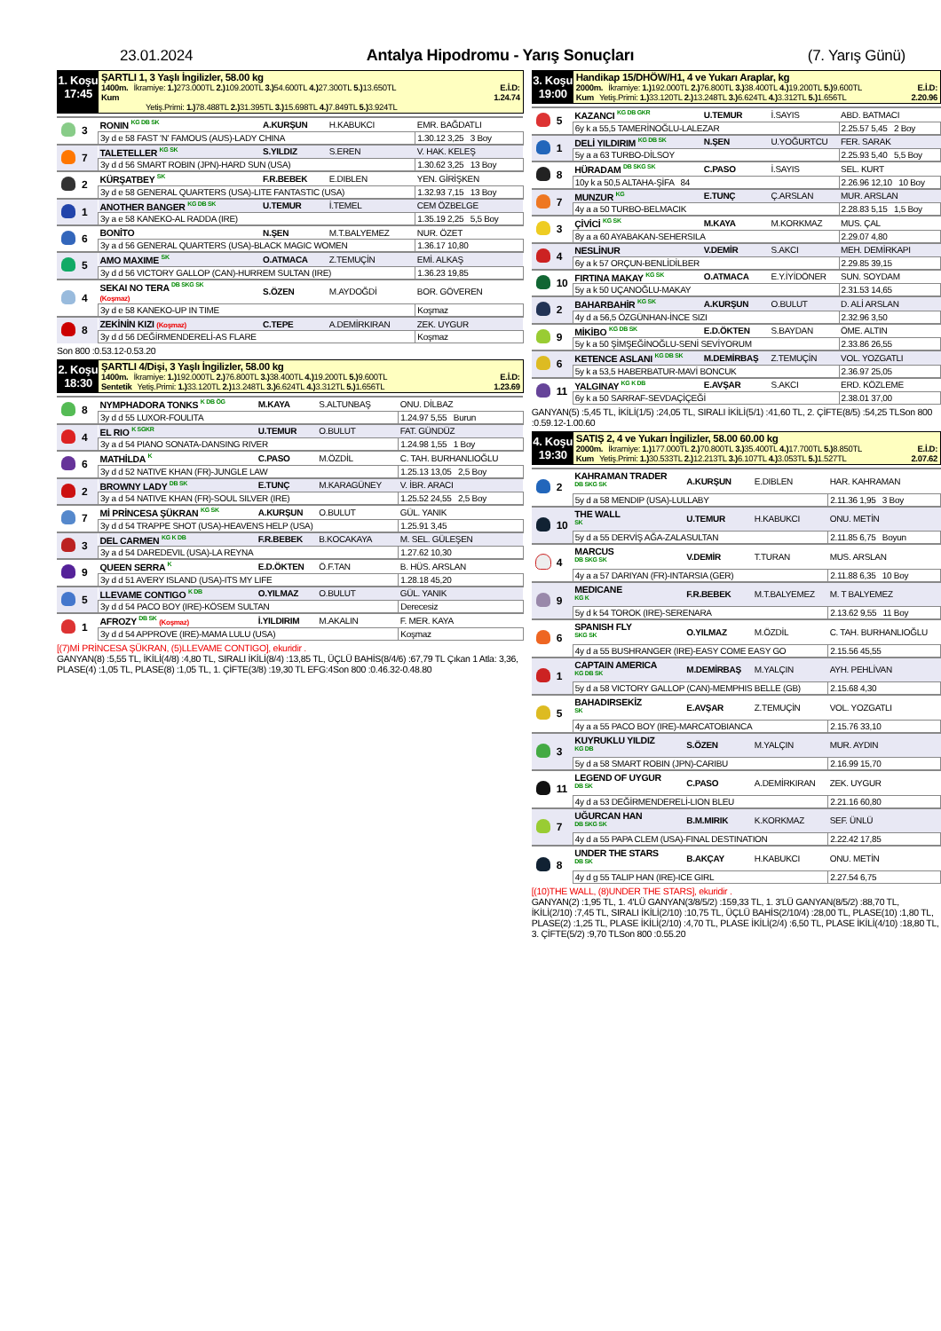23.01.2024
Antalya Hipodromu - Yarış Sonuçları
(7. Yarış Günü)
1. Koşu
17:45
ŞARTLI 1, 3 Yaşlı İngilizler, 58.00 kg
1400m. İkramiye: 1.) 273.000TL 2.) 109.200TL 3.) 54.600TL 4.) 27.300TL 5.) 13.650TL E.İ.D:
Kum 1.24.74
Yetiş.Primi: 1.) 78.488TL 2.) 31.395TL 3.) 15.698TL 4.) 7.849TL 5.) 3.924TL
| | 3 | RONIN <sup>KG DB SK</sup> | A.KURŞUN | H.KABUKCI | EMR. BAĞDATLI |
| | | 3y d e 58 FAST 'N' FAMOUS (AUS)-LADY CHINA | | | 1.30.12 3,25 3 Boy |
| | 7 | TALETELLER <sup>KG SK</sup> | S.YILDIZ | S.EREN | V. HAK. KELEŞ |
| | | 3y d d 56 SMART ROBIN (JPN)-HARD SUN (USA) | | | 1.30.62 3,25 13 Boy |
| | 2 | KÜRŞATBEY <sup>SK</sup> | F.R.BEBEK | E.DIBLEN | YEN. GİRİŞKEN |
| | | 3y d e 58 GENERAL QUARTERS (USA)-LITE FANTASTIC (USA) | | | 1.32.93 7,15 13 Boy |
| | 1 | ANOTHER BANGER <sup>KG DB SK</sup> | U.TEMUR | İ.TEMEL | CEM ÖZBELGE |
| | | 3y a e 58 KANEKO-AL RADDA (IRE) | | | 1.35.19 2,25 5,5 Boy |
| | 6 | BONİTO | N.ŞEN | M.T.BALYEMEZ | NUR. ÖZET |
| | | 3y a d 56 GENERAL QUARTERS (USA)-BLACK MAGIC WOMEN | | | 1.36.17 10,80 |
| | 5 | AMO MAXIME <sup>SK</sup> | O.ATMACA | Z.TEMUÇİN | EMİ. ALKAŞ |
| | | 3y d d 56 VICTORY GALLOP (CAN)-HURREM SULTAN (IRE) | | | 1.36.23 19,85 |
| | 4 | SEKAI NO TERA <sup>DB SKG SK</sup> (Koşmaz) | S.ÖZEN | M.AYDOĞDİ | BOR. GÖVEREN |
| | | 3y d e 58 KANEKO-UP IN TIME | | | Koşmaz |
| | 8 | ZEKİNİN KIZI (Koşmaz) | C.TEPE | A.DEMİRKIRAN | ZEK. UYGUR |
| | | 3y d d 56 DEĞİRMENDERELİ-AS FLARE | | | Koşmaz |
Son 800 :0.53.12-0.53.20
2. Koşu
18:30
ŞARTLI 4/Dişi, 3 Yaşlı İngilizler, 58.00 kg
1400m. İkramiye: 1.) 192.000TL 2.) 76.800TL 3.) 38.400TL 4.) 19.200TL 5.) 9.600TL E.İ.D:
Sentetik Yetiş.Primi: 1.) 33.120TL 2.) 13.248TL 3.) 6.624TL 4.) 3.312TL 5.) 1.656TL 1.23.69
| | 8 | NYMPHADORA TONKS <sup>K DB ÖG</sup> | M.KAYA | S.ALTUNBAŞ | ONU. DİLBAZ |
| | | 3y d d 55 LUXOR-FOULITA | | | 1.24.97 5,55 Burun |
| | 4 | EL RIO <sup>K SGKR</sup> | U.TEMUR | O.BULUT | FAT. GÜNDÜZ |
| | | 3y a d 54 PIANO SONATA-DANSING RIVER | | | 1.24.98 1,55 1 Boy |
| | 6 | MATHİLDA <sup>K</sup> | C.PASO | M.ÖZDİL | C. TAH. BURHANLIOĞLU |
| | | 3y d d 52 NATIVE KHAN (FR)-JUNGLE LAW | | | 1.25.13 13,05 2,5 Boy |
| | 2 | BROWNY LADY <sup>DB SK</sup> | E.TUNÇ | M.KARAGÜNEY | V. İBR. ARACI |
| | | 3y a d 54 NATIVE KHAN (FR)-SOUL SILVER (IRE) | | | 1.25.52 24,55 2,5 Boy |
| | 7 | Mİ PRİNCESA ŞÜKRAN <sup>KG SK</sup> | A.KURŞUN | O.BULUT | GÜL. YANIK |
| | | 3y d d 54 TRAPPE SHOT (USA)-HEAVENS HELP (USA) | | | 1.25.91 3,45 |
| | 3 | DEL CARMEN <sup>KG K DB</sup> | F.R.BEBEK | B.KOCAKAYA | M. SEL. GÜLEŞEN |
| | | 3y a d 54 DAREDEVIL (USA)-LA REYNA | | | 1.27.62 10,30 |
| | 9 | QUEEN SERRA <sup>K</sup> | E.D.ÖKTEN | Ö.F.TAN | B. HÜS. ARSLAN |
| | | 3y d d 51 AVERY ISLAND (USA)-ITS MY LIFE | | | 1.28.18 45,20 |
| | 5 | LLEVAME CONTIGO <sup>K DB</sup> | O.YILMAZ | O.BULUT | GÜL. YANIK |
| | | 3y d d 54 PACO BOY (IRE)-KÖSEM SULTAN | | | Derecesiz |
| | 1 | AFROZY <sup>DB SK</sup> (Koşmaz) | İ.YILDIRIM | M.AKALIN | F. MER. KAYA |
| | | 3y d d 54 APPROVE (IRE)-MAMA LULU (USA) | | | Koşmaz |
[(7)Mİ PRİNCESA ŞÜKRAN, (5)LLEVAME CONTIGO], ekuridir .
GANYAN(8) :5,55 TL, İKİLİ(4/8) :4,80 TL, SIRALI İKİLİ(8/4) :13,85 TL, ÜÇLÜ BAHİS(8/4/6) :67,79 TL Çıkan 1 Atla: 3,36, PLASE(4) :1,05 TL, PLASE(8) :1,05 TL, 1. ÇİFTE(3/8) :19,30 TL EFG:4Son 800 :0.46.32-0.48.80
3. Koşu
19:00
Handikap 15/DHÖW/H1, 4 ve Yukarı Araplar, kg
2000m. İkramiye: 1.) 192.000TL 2.) 76.800TL 3.) 38.400TL 4.) 19.200TL 5.) 9.600TL E.İ.D:
Kum Yetiş.Primi: 1.) 33.120TL 2.) 13.248TL 3.) 6.624TL 4.) 3.312TL 5.) 1.656TL 2.20.96
| | 5 | KAZANCI <sup>KG DB GKR</sup> | U.TEMUR | İ.SAYIS | ABD. BATMACI |
| | | 6y k a 55,5 TAMERİNOĞLU-LALEZAR | | | 2.25.57 5,45 2 Boy |
| | 1 | DELİ YILDIRIM <sup>KG DB SK</sup> | N.ŞEN | U.YOĞURTCU | FER. SARAK |
| | | 5y a a 63 TURBO-DİLSOY | | | 2.25.93 5,40 5,5 Boy |
| | 8 | HÜRADAM <sup>DB SKG SK</sup> | C.PASO | İ.SAYIS | SEL. KURT |
| | | 10y k a 50,5 ALTAHA-ŞİFA 84 | | | 2.26.96 12,10 10 Boy |
| | 7 | MUNZUR <sup>KG</sup> | E.TUNÇ | Ç.ARSLAN | MUR. ARSLAN |
| | | 4y a a 50 TURBO-BELMACIK | | | 2.28.83 5,15 1,5 Boy |
| | 3 | ÇİVİCİ <sup>KG SK</sup> | M.KAYA | M.KORKMAZ | MUS. ÇAL |
| | | 8y a a 60 AYABAKAN-SEHERSILA | | | 2.29.07 4,80 |
| | 4 | NESLİNUR | V.DEMİR | S.AKCI | MEH. DEMİRKAPI |
| | | 6y a k 57 ORÇUN-BENLİDİLBER | | | 2.29.85 39,15 |
| | 10 | FIRTINA MAKAY <sup>KG SK</sup> | O.ATMACA | E.Y.İYİDÖNER | SUN. SOYDAM |
| | | 5y a k 50 UÇANOĞLU-MAKAY | | | 2.31.53 14,65 |
| | 2 | BAHARBAHİR <sup>KG SK</sup> | A.KURŞUN | O.BULUT | D. ALİ ARSLAN |
| | | 4y d a 56,5 ÖZGÜNHAN-İNCE SIZI | | | 2.32.96 3,50 |
| | 9 | MİKİBO <sup>KG DB SK</sup> | E.D.ÖKTEN | S.BAYDAN | ÖME. ALTIN |
| | | 5y k a 50 ŞİMŞEĞİNOĞLU-SENİ SEVİYORUM | | | 2.33.86 26,55 |
| | 6 | KETENCE ASLANI <sup>KG DB SK</sup> | M.DEMİRBAŞ | Z.TEMUÇİN | VOL. YOZGATLI |
| | | 5y k a 53,5 HABERBATUR-MAVİ BONCUK | | | 2.36.97 25,05 |
| | 11 | YALGINAY <sup>KG K DB</sup> | E.AVŞAR | S.AKCI | ERD. KÖZLEME |
| | | 6y k a 50 SARRAF-SEVDAÇİÇEĞİ | | | 2.38.01 37,00 |
GANYAN(5) :5,45 TL, İKİLİ(1/5) :24,05 TL, SIRALI İKİLİ(5/1) :41,60 TL, 2. ÇİFTE(8/5) :54,25 TLSon 800 :0.59.12-1.00.60
4. Koşu
19:30
SATIŞ 2, 4 ve Yukarı İngilizler, 58.00 60.00 kg
2000m. İkramiye: 1.) 177.000TL 2.) 70.800TL 3.) 35.400TL 4.) 17.700TL 5.) 8.850TL E.İ.D:
Kum Yetiş.Primi: 1.) 30.533TL 2.) 12.213TL 3.) 6.107TL 4.) 3.053TL 5.) 1.527TL 2.07.62
| | 2 | KAHRAMAN TRADER <sup>DB SKG SK</sup> | A.KURŞUN | E.DIBLEN | HAR. KAHRAMAN |
| | | 5y d a 58 MENDIP (USA)-LULLABY | | | 2.11.36 1,95 3 Boy |
| | 10 | THE WALL <sup>SK</sup> | U.TEMUR | H.KABUKCI | ONU. METİN |
| | | 5y d a 55 DERVİŞ AĞA-ZALASULTAN | | | 2.11.85 6,75 Boyun |
| | 4 | MARCUS <sup>DB SKG SK</sup> | V.DEMİR | T.TURAN | MUS. ARSLAN |
| | | 4y a a 57 DARIYAN (FR)-INTARSIA (GER) | | | 2.11.88 6,35 10 Boy |
| | 9 | MEDICANE <sup>KG K</sup> | F.R.BEBEK | M.T.BALYEMEZ | M. T BALYEMEZ |
| | | 5y d k 54 TOROK (IRE)-SERENARA | | | 2.13.62 9,55 11 Boy |
| | 6 | SPANISH FLY <sup>SKG SK</sup> | O.YILMAZ | M.ÖZDİL | C. TAH. BURHANLIOĞLU |
| | | 4y d a 55 BUSHRANGER (IRE)-EASY COME EASY GO | | | 2.15.56 45,55 |
| | 1 | CAPTAIN AMERICA <sup>KG DB SK</sup> | M.DEMİRBAŞ | M.YALÇIN | AYH. PEHLİVAN |
| | | 5y d a 58 VICTORY GALLOP (CAN)-MEMPHIS BELLE (GB) | | | 2.15.68 4,30 |
| | 5 | BAHADIRSEKİZ <sup>SK</sup> | E.AVŞAR | Z.TEMUÇİN | VOL. YOZGATLI |
| | | 4y a a 55 PACO BOY (IRE)-MARCATOBIANCA | | | 2.15.76 33,10 |
| | 3 | KUYRUKLU YILDIZ <sup>KG DB</sup> | S.ÖZEN | M.YALÇIN | MUR. AYDIN |
| | | 5y d a 58 SMART ROBIN (JPN)-CARIBU | | | 2.16.99 15,70 |
| | 11 | LEGEND OF UYGUR <sup>DB SK</sup> | C.PASO | A.DEMİRKIRAN | ZEK. UYGUR |
| | | 4y d a 53 DEĞİRMENDERELİ-LION BLEU | | | 2.21.16 60,80 |
| | 7 | UĞURCAN HAN <sup>DB SKG SK</sup> | B.M.MIRIK | K.KORKMAZ | SEF. ÜNLÜ |
| | | 4y d a 55 PAPA CLEM (USA)-FINAL DESTINATION | | | 2.22.42 17,85 |
| | 8 | UNDER THE STARS <sup>DB SK</sup> | B.AKÇAY | H.KABUKCI | ONU. METİN |
| | | 4y d g 55 TALIP HAN (IRE)-ICE GIRL | | | 2.27.54 6,75 |
[(10)THE WALL, (8)UNDER THE STARS], ekuridir .
GANYAN(2) :1,95 TL, 1. 4'LÜ GANYAN(3/8/5/2) :159,33 TL, 1. 3'LÜ GANYAN(8/5/2) :88,70 TL, İKİLİ(2/10) :7,45 TL, SIRALI İKİLİ(2/10) :10,75 TL, ÜÇLÜ BAHİS(2/10/4) :28,00 TL, PLASE(10) :1,80 TL, PLASE(2) :1,25 TL, PLASE İKİLİ(2/10) :4,70 TL, PLASE İKİLİ(2/4) :6,50 TL, PLASE İKİLİ(4/10) :18,80 TL, 3. ÇİFTE(5/2) :9,70 TLSon 800 :0.55.20